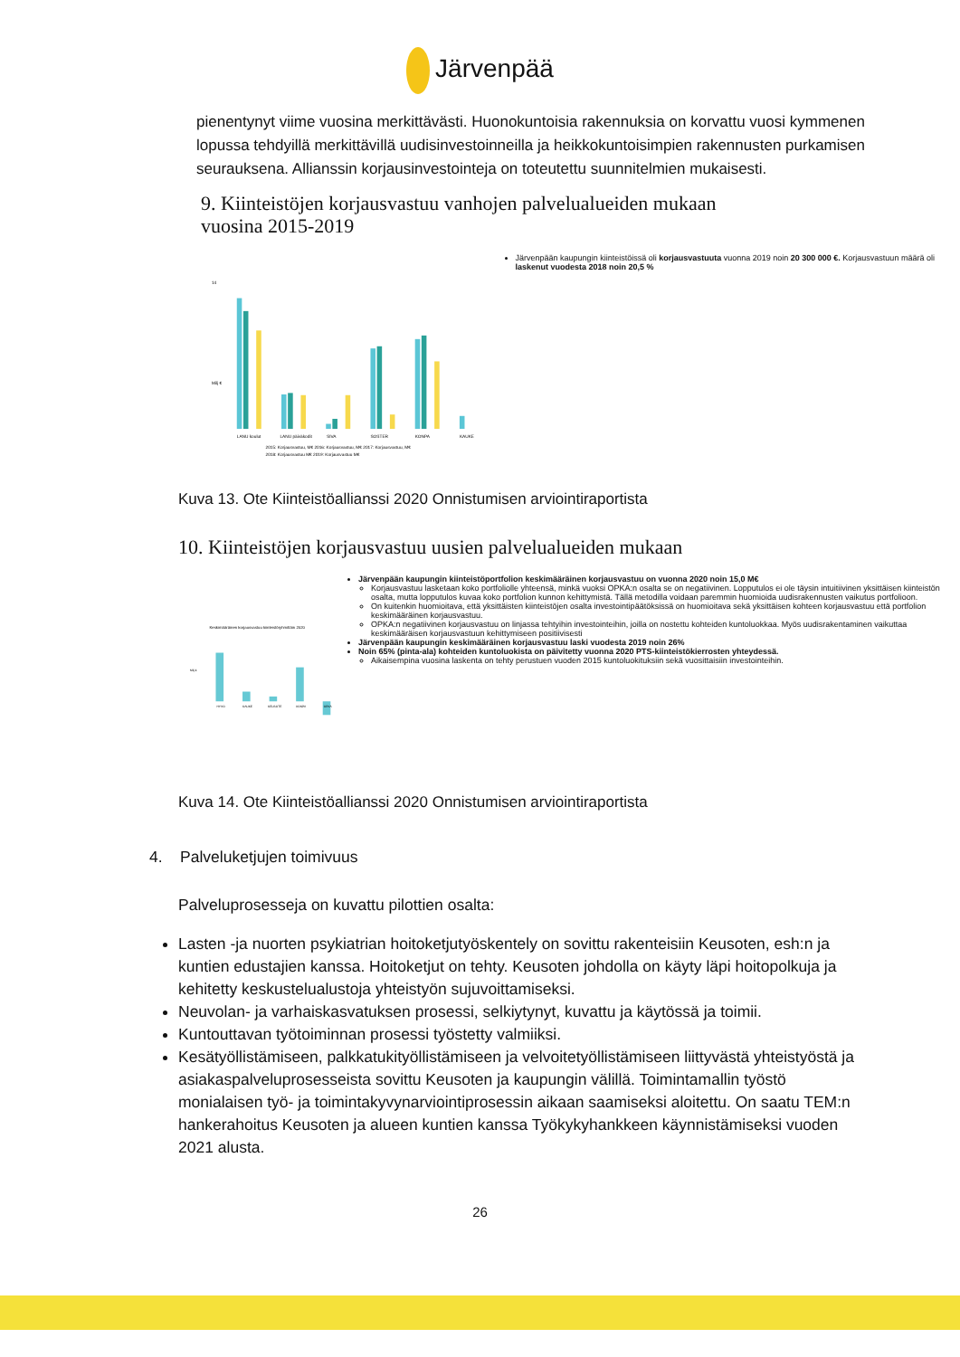Järvenpää
pienentynyt viime vuosina merkittävästi. Huonokuntoisia rakennuksia on korvattu vuosi kymmenen lopussa tehdyillä merkittävillä uudisinvestoinneilla ja heikkokuntoisimpien rakennusten purkamisen seurauksena. Allianssin korjausinvestointeja on toteutettu suunnitelmien mukaisesti.
9. Kiinteistöjen korjausvastuu vanhojen palvelualueiden mukaan
vuosina 2015-2019
14
Milj €
LANU koulut
LANU päiväkodit
SIVA
SOSTER
KONPA
KAUKE
2015: Korjausvastuu, M€ 2016: Korjausvastuu, M€ 2017: Korjausvastuu, M€
2018: Korjausvastuu M€ 2019: Korjausvastuu M€
Järvenpään kaupungin kiinteistöissä oli korjausvastuuta vuonna 2019 noin 20 300 000 €. Korjausvastuun määrä oli laskenut vuodesta 2018 noin 20,5 %
Kuva 13. Ote Kiinteistöallianssi 2020 Onnistumisen arviointiraportista
10. Kiinteistöjen korjausvastuu uusien palvelualueiden mukaan
Keskimääräinen korjausvastuu kiinteistöryhmittäin 2020
HYVO
KAUKE
KEUSOTE
KONPA
OPKA
Milj.€
Järvenpään kaupungin kiinteistöportfolion keskimääräinen korjausvastuu on vuonna 2020 noin 15,0 M€
Korjausvastuu lasketaan koko portfoliolle yhteensä, minkä vuoksi OPKA:n osalta se on negatiivinen. Lopputulos ei ole täysin intuitiivinen yksittäisen kiinteistön osalta, mutta lopputulos kuvaa koko portfolion kunnon kehittymistä. Tällä metodilla voidaan paremmin huomioida uudisrakennusten vaikutus portfolioon.
On kuitenkin huomioitava, että yksittäisten kiinteistöjen osalta investointipäätöksissä on huomioitava sekä yksittäisen kohteen korjausvastuu että portfolion keskimääräinen korjausvastuu.
OPKA:n negatiivinen korjausvastuu on linjassa tehtyihin investointeihin, joilla on nostettu kohteiden kuntoluokkaa. Myös uudisrakentaminen vaikuttaa keskimääräisen korjausvastuun kehittymiseen positiivisesti
Järvenpään kaupungin keskimääräinen korjausvastuu laski vuodesta 2019 noin 26%
Noin 65% (pinta-ala) kohteiden kuntoluokista on päivitetty vuonna 2020 PTS-kiinteistökierrosten yhteydessä.
Aikaisempina vuosina laskenta on tehty perustuen vuoden 2015 kuntoluokituksiin sekä vuosittaisiin investointeihin.
Kuva 14. Ote Kiinteistöallianssi 2020 Onnistumisen arviointiraportista
4. Palveluketjujen toimivuus
Palveluprosesseja on kuvattu pilottien osalta:
Lasten -ja nuorten psykiatrian hoitoketjutyöskentely on sovittu rakenteisiin Keusoten, esh:n ja kuntien edustajien kanssa. Hoitoketjut on tehty. Keusoten johdolla on käyty läpi hoitopolkuja ja kehitetty keskustelualustoja yhteistyön sujuvoittamiseksi.
Neuvolan- ja varhaiskasvatuksen prosessi, selkiytynyt, kuvattu ja käytössä ja toimii.
Kuntouttavan työtoiminnan prosessi työstetty valmiiksi.
Kesätyöllistämiseen, palkkatukityöllistämiseen ja velvoitetyöllistämiseen liittyvästä yhteistyöstä ja asiakaspalveluprosesseista sovittu Keusoten ja kaupungin välillä. Toimintamallin työstö monialaisen työ- ja toimintakyvynarviointiprosessin aikaan saamiseksi aloitettu. On saatu TEM:n hankerahoitus Keusoten ja alueen kuntien kanssa Työkykyhankkeen käynnistämiseksi vuoden 2021 alusta.
26